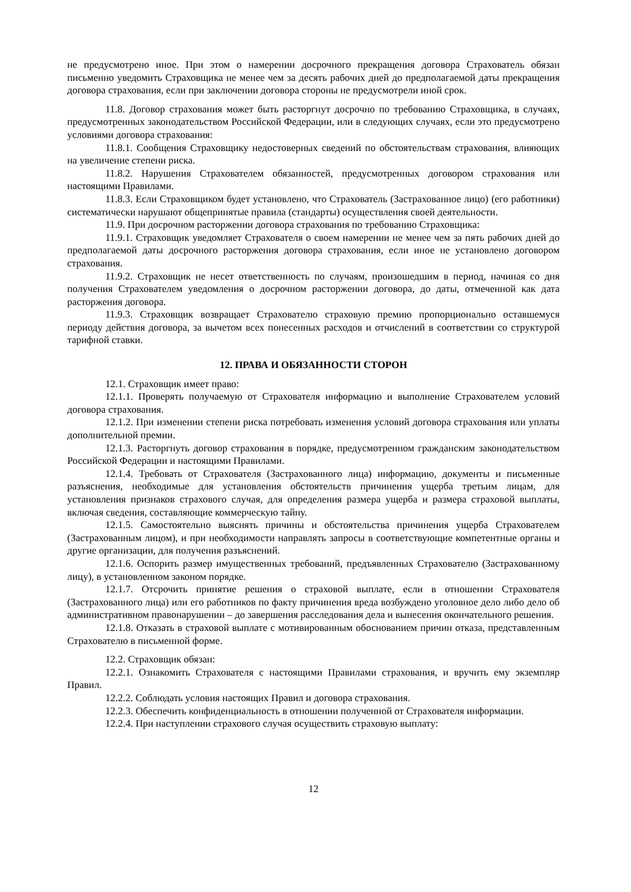не предусмотрено иное. При этом о намерении досрочного прекращения договора Страхователь обязан письменно уведомить Страховщика не менее чем за десять рабочих дней до предполагаемой даты прекращения договора страхования, если при заключении договора стороны не предусмотрели иной срок.
11.8. Договор страхования может быть расторгнут досрочно по требованию Страховщика, в случаях, предусмотренных законодательством Российской Федерации, или в следующих случаях, если это предусмотрено условиями договора страхования:
11.8.1. Сообщения Страховщику недостоверных сведений по обстоятельствам страхования, влияющих на увеличение степени риска.
11.8.2. Нарушения Страхователем обязанностей, предусмотренных договором страхования или настоящими Правилами.
11.8.3. Если Страховщиком будет установлено, что Страхователь (Застрахованное лицо) (его работники) систематически нарушают общепринятые правила (стандарты) осуществления своей деятельности.
11.9. При досрочном расторжении договора страхования по требованию Страховщика:
11.9.1. Страховщик уведомляет Страхователя о своем намерении не менее чем за пять рабочих дней до предполагаемой даты досрочного расторжения договора страхования, если иное не установлено договором страхования.
11.9.2. Страховщик не несет ответственность по случаям, произошедшим в период, начиная со дня получения Страхователем уведомления о досрочном расторжении договора, до даты, отмеченной как дата расторжения договора.
11.9.3. Страховщик возвращает Страхователю страховую премию пропорционально оставшемуся периоду действия договора, за вычетом всех понесенных расходов и отчислений в соответствии со структурой тарифной ставки.
12. ПРАВА И ОБЯЗАННОСТИ СТОРОН
12.1. Страховщик имеет право:
12.1.1. Проверять получаемую от Страхователя информацию и выполнение Страхователем условий договора страхования.
12.1.2. При изменении степени риска потребовать изменения условий договора страхования или уплаты дополнительной премии.
12.1.3. Расторгнуть договор страхования в порядке, предусмотренном гражданским законодательством Российской Федерации и настоящими Правилами.
12.1.4. Требовать от Страхователя (Застрахованного лица) информацию, документы и письменные разъяснения, необходимые для установления обстоятельств причинения ущерба третьим лицам, для установления признаков страхового случая, для определения размера ущерба и размера страховой выплаты, включая сведения, составляющие коммерческую тайну.
12.1.5. Самостоятельно выяснять причины и обстоятельства причинения ущерба Страхователем (Застрахованным лицом), и при необходимости направлять запросы в соответствующие компетентные органы и другие организации, для получения разъяснений.
12.1.6. Оспорить размер имущественных требований, предъявленных Страхователю (Застрахованному лицу), в установленном законом порядке.
12.1.7. Отсрочить принятие решения о страховой выплате, если в отношении Страхователя (Застрахованного лица) или его работников по факту причинения вреда возбуждено уголовное дело либо дело об административном правонарушении – до завершения расследования дела и вынесения окончательного решения.
12.1.8. Отказать в страховой выплате с мотивированным обоснованием причин отказа, представленным Страхователю в письменной форме.
12.2. Страховщик обязан:
12.2.1. Ознакомить Страхователя с настоящими Правилами страхования, и вручить ему экземпляр Правил.
12.2.2. Соблюдать условия настоящих Правил и договора страхования.
12.2.3. Обеспечить конфиденциальность в отношении полученной от Страхователя информации.
12.2.4. При наступлении страхового случая осуществить страховую выплату:
12